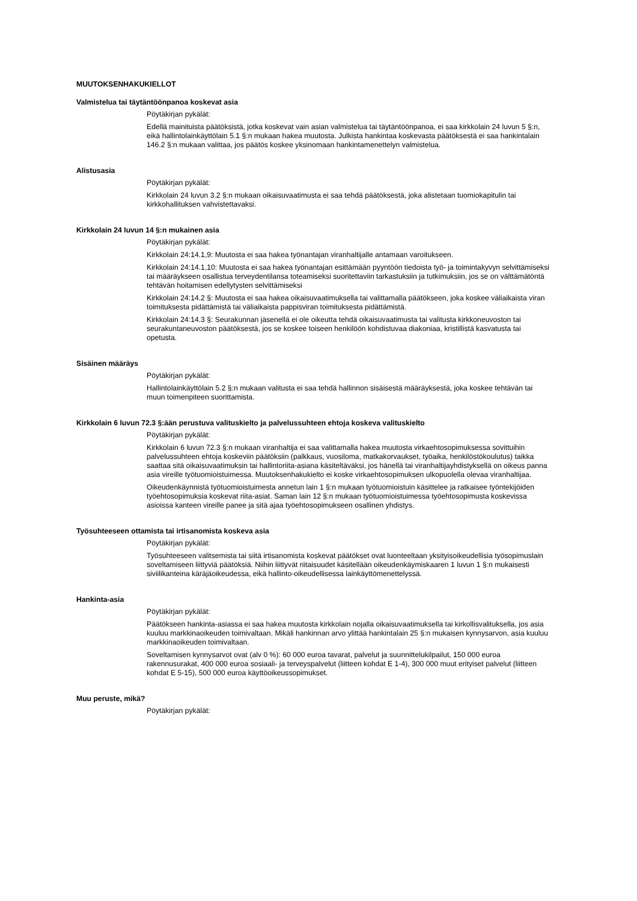MUUTOKSENHAKUKIELLOT
Valmistelua tai täytäntöönpanoa koskevat asia
Pöytäkirjan pykälät:
Edellä mainituista päätöksistä, jotka koskevat vain asian valmistelua tai täytäntöönpanoa, ei saa kirkkolain 24 luvun 5 §:n, eikä hallintolainkäyttölain 5.1 §:n mukaan hakea muutosta. Julkista hankintaa koskevasta päätöksestä ei saa hankintalain 146.2 §:n mukaan valittaa, jos päätös koskee yksinomaan hankintamenettelyn valmistelua.
Alistusasia
Pöytäkirjan pykälät:
Kirkkolain 24 luvun 3.2 §:n mukaan oikaisuvaatimusta ei saa tehdä päätöksestä, joka alistetaan tuomiokapitulin tai kirkkohallituksen vahvistettavaksi.
Kirkkolain 24 luvun 14 §:n mukainen asia
Pöytäkirjan pykälät:
Kirkkolain 24:14.1,9: Muutosta ei saa hakea työnantajan viranhaltijalle antamaan varoitukseen.
Kirkkolain 24:14.1,10: Muutosta ei saa hakea työnantajan esittämään pyyntöön tiedoista työ- ja toimintakyvyn selvittämiseksi tai määräykseen osallistua terveydentilansa toteamiseksi suoritettaviin tarkastuksiin ja tutkimuksiin, jos se on välttämätöntä tehtävän hoitamisen edellytysten selvittämiseksi
Kirkkolain 24:14.2 §: Muutosta ei saa hakea oikaisuvaatimuksella tai valittamalla päätökseen, joka koskee väliaikaista viran toimituksesta pidättämistä tai väliaikaista pappisviran toimituksesta pidättämistä.
Kirkkolain 24:14.3 §: Seurakunnan jäsenellä ei ole oikeutta tehdä oikaisuvaatimusta tai valitusta kirkkoneuvoston tai seurakuntaneuvoston päätöksestä, jos se koskee toiseen henkilöön kohdistuvaa diakoniaa, kristillistä kasvatusta tai opetusta.
Sisäinen määräys
Pöytäkirjan pykälät:
Hallintolainkäyttölain 5.2 §:n mukaan valitusta ei saa tehdä hallinnon sisäisestä määräyksestä, joka koskee tehtävän tai muun toimenpiteen suorittamista.
Kirkkolain 6 luvun 72.3 §:ään perustuva valituskielto ja palvelussuhteen ehtoja koskeva valituskielto
Pöytäkirjan pykälät:
Kirkkolain 6 luvun 72.3 §:n mukaan viranhaltija ei saa valittamalla hakea muutosta virkaehtosopimuksessa sovittuihin palvelussuhteen ehtoja koskeviin päätöksiin (palkkaus, vuosiloma, matkakorvaukset, työaika, henkilöstökoulutus) taikka saattaa sitä oikaisuvaatimuksin tai hallintoriita-asiana käsiteltäväksi, jos hänellä tai viranhaltijayhdistyksellä on oikeus panna asia vireille työtuomioistuimessa. Muutoksenhakukielto ei koske virkaehtosopimuksen ulkopuolella olevaa viranhaltijaa.
Oikeudenkäynnistä työtuomioistuimesta annetun lain 1 §:n mukaan työtuomioistuin käsittelee ja ratkaisee työntekijöiden työehtosopimuksia koskevat riita-asiat. Saman lain 12 §:n mukaan työtuomioistuimessa työehtosopimusta koskevissa asioissa kanteen vireille panee ja sitä ajaa työehtosopimukseen osallinen yhdistys.
Työsuhteeseen ottamista tai irtisanomista koskeva asia
Pöytäkirjan pykälät:
Työsuhteeseen valitsemista tai siitä irtisanomista koskevat päätökset ovat luonteeltaan yksityisoikeudellisia työsopimuslain soveltamiseen liittyviä päätöksiä. Niihin liittyvät riitaisuudet käsitellään oikeudenkäymiskaaren 1 luvun 1 §:n mukaisesti siviilikanteina käräjäoikeudessa, eikä hallinto-oikeudellisessa lainkäyttömenettelyssä.
Hankinta-asia
Pöytäkirjan pykälät:
Päätökseen hankinta-asiassa ei saa hakea muutosta kirkkolain nojalla oikaisuvaatimuksella tai kirkollisvalituksella, jos asia kuuluu markkinaoikeuden toimivaltaan. Mikäli hankinnan arvo ylittää hankintalain 25 §:n mukaisen kynnysarvon, asia kuuluu markkinaoikeuden toimivaltaan.
Soveltamisen kynnysarvot ovat (alv 0 %): 60 000 euroa tavarat, palvelut ja suunnittelukilpailut, 150 000 euroa rakennusurakat, 400 000 euroa sosiaali- ja terveyspalvelut (liitteen kohdat E 1-4), 300 000 muut erityiset palvelut (liitteen kohdat E 5-15), 500 000 euroa käyttöoikeussopimukset.
Muu peruste, mikä?
Pöytäkirjan pykälät: